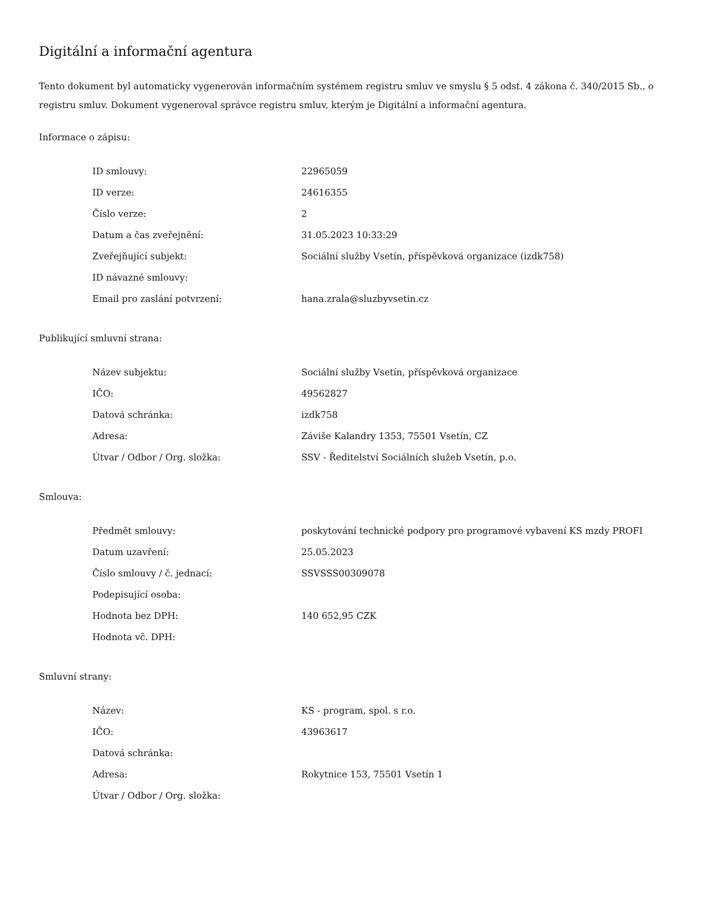Digitální a informační agentura
Tento dokument byl automaticky vygenerován informačním systémem registru smluv ve smyslu § 5 odst. 4 zákona č. 340/2015 Sb., o registru smluv. Dokument vygeneroval správce registru smluv, kterým je Digitální a informační agentura.
Informace o zápisu:
| ID smlouvy: | 22965059 |
| ID verze: | 24616355 |
| Číslo verze: | 2 |
| Datum a čas zveřejnění: | 31.05.2023 10:33:29 |
| Zveřejňující subjekt: | Sociální služby Vsetín, příspěvková organizace (izdk758) |
| ID návazné smlouvy: | |
| Email pro zaslání potvrzení: | hana.zrala@sluzbyvsetin.cz |
Publikující smluvní strana:
| Název subjektu: | Sociální služby Vsetín, příspěvková organizace |
| IČO: | 49562827 |
| Datová schránka: | izdk758 |
| Adresa: | Záviše Kalandry 1353, 75501 Vsetín, CZ |
| Útvar / Odbor / Org. složka: | SSV - Ředitelství Sociálních služeb Vsetín, p.o. |
Smlouva:
| Předmět smlouvy: | poskytování technické podpory pro programové vybavení KS mzdy PROFI |
| Datum uzavření: | 25.05.2023 |
| Číslo smlouvy / č. jednací: | SSVSSS00309078 |
| Podepisující osoba: | |
| Hodnota bez DPH: | 140 652,95 CZK |
| Hodnota vč. DPH: | |
Smluvní strany:
| Název: | KS - program, spol. s r.o. |
| IČO: | 43963617 |
| Datová schránka: | |
| Adresa: | Rokytnice 153, 75501 Vsetín 1 |
| Útvar / Odbor / Org. složka: | |